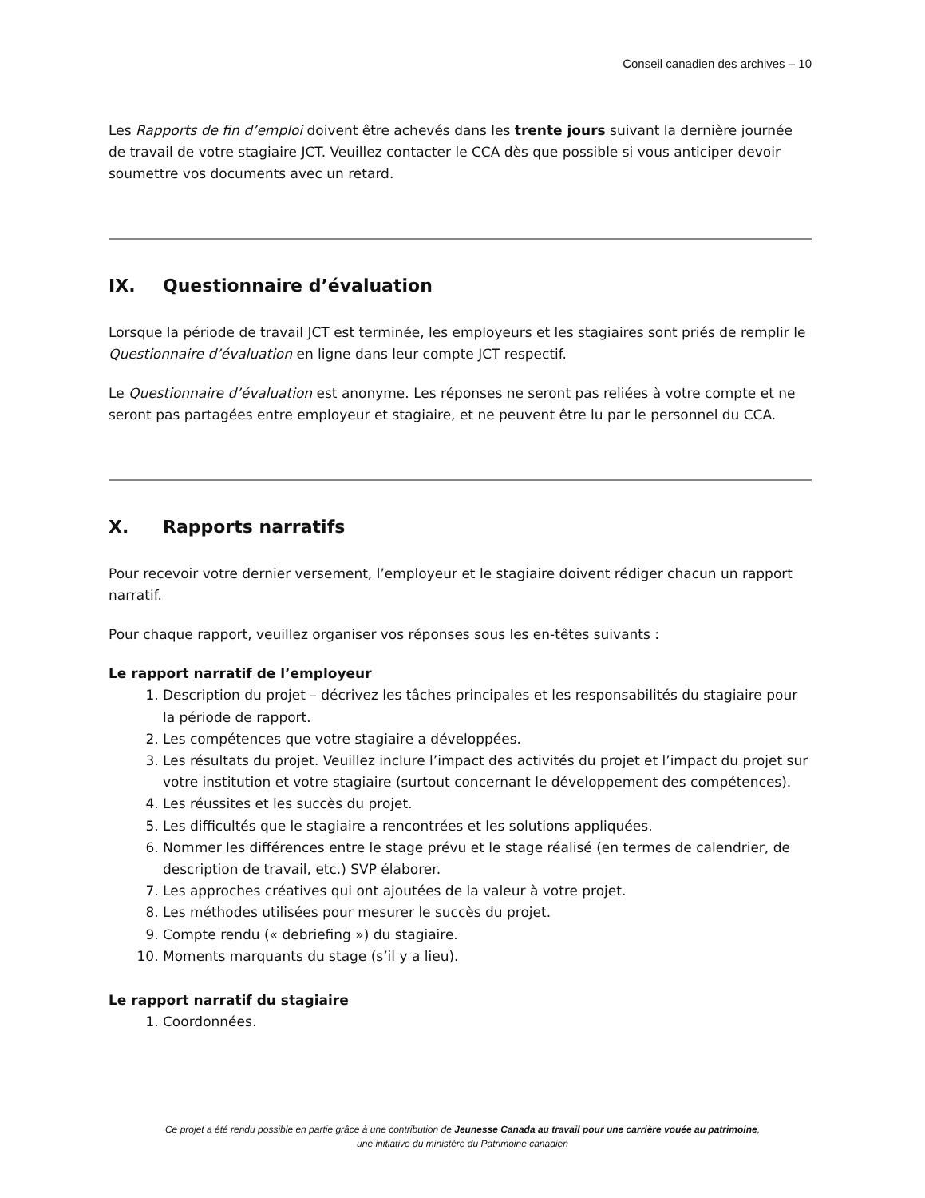Conseil canadien des archives – 10
Les Rapports de fin d’emploi doivent être achevés dans les trente jours suivant la dernière journée de travail de votre stagiaire JCT. Veuillez contacter le CCA dès que possible si vous anticiper devoir soumettre vos documents avec un retard.
IX. Questionnaire d’évaluation
Lorsque la période de travail JCT est terminée, les employeurs et les stagiaires sont priés de remplir le Questionnaire d’évaluation en ligne dans leur compte JCT respectif.
Le Questionnaire d’évaluation est anonyme. Les réponses ne seront pas reliées à votre compte et ne seront pas partagées entre employeur et stagiaire, et ne peuvent être lu par le personnel du CCA.
X. Rapports narratifs
Pour recevoir votre dernier versement, l’employeur et le stagiaire doivent rédiger chacun un rapport narratif.
Pour chaque rapport, veuillez organiser vos réponses sous les en-têtes suivants :
Le rapport narratif de l’employeur
1. Description du projet – décrivez les tâches principales et les responsabilités du stagiaire pour la période de rapport.
2. Les compétences que votre stagiaire a développées.
3. Les résultats du projet. Veuillez inclure l’impact des activités du projet et l’impact du projet sur votre institution et votre stagiaire (surtout concernant le développement des compétences).
4. Les réussites et les succès du projet.
5. Les difficultés que le stagiaire a rencontrées et les solutions appliquées.
6. Nommer les différences entre le stage prévu et le stage réalisé (en termes de calendrier, de description de travail, etc.) SVP élaborer.
7. Les approches créatives qui ont ajoutées de la valeur à votre projet.
8. Les méthodes utilisées pour mesurer le succès du projet.
9. Compte rendu (« debriefing ») du stagiaire.
10. Moments marquants du stage (s’il y a lieu).
Le rapport narratif du stagiaire
1. Coordonnées.
Ce projet a été rendu possible en partie grâce à une contribution de Jeunesse Canada au travail pour une carrière vouée au patrimoine,
une initiative du ministère du Patrimoine canadien